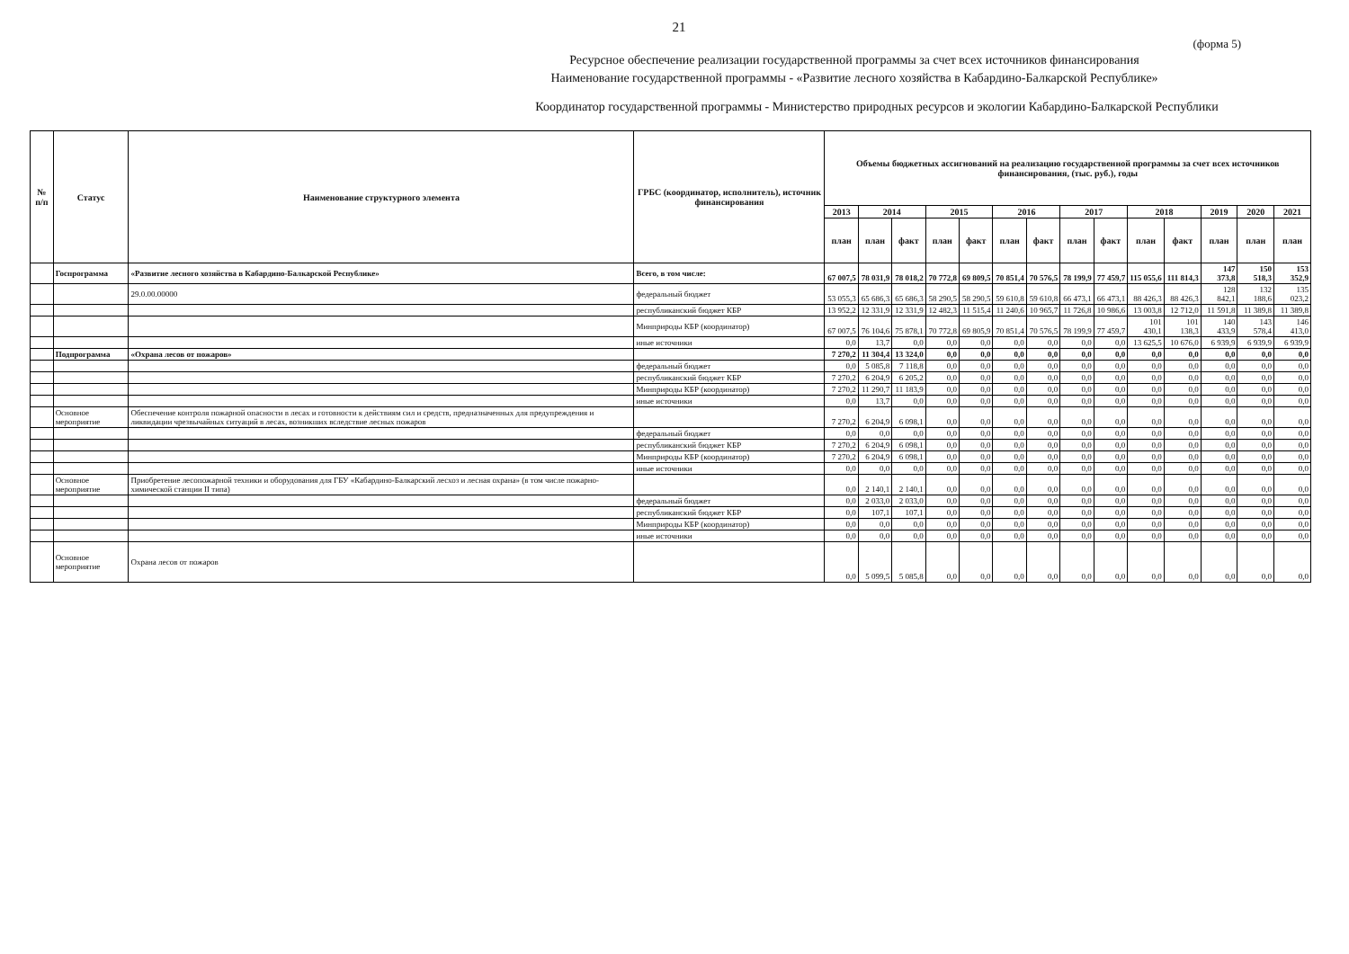21
(форма 5)
Ресурсное обеспечение реализации государственной программы за счет всех источников финансирования
Наименование государственной программы - «Развитие лесного хозяйства в Кабардино-Балкарской Республике»
Координатор государственной программы - Министерство природных ресурсов и экологии Кабардино-Балкарской Республики
| № п/п | Статус | Наименование структурного элемента | ГРБС (координатор, исполнитель), источник финансирования | Объемы бюджетных ассигнований на реализацию государственной программы за счет всех источников финансирования, (тыс. руб.), годы | | | | | | | | | | | | | |
| --- | --- | --- | --- | --- | --- | --- | --- | --- | --- | --- | --- | --- | --- | --- | --- | --- | --- |
| | | | | 2013 | 2014 | | 2015 | | 2016 | | 2017 | | 2018 | | 2019 | 2020 | 2021 |
| | | | | план | план | факт | план | факт | план | факт | план | факт | план | факт | план | план | план |
| | Госпрограмма | «Развитие лесного хозяйства в Кабардино-Балкарской Республике» | Всего, в том числе: | 67 007,5 | 78 031,9 | 78 018,2 | 70 772,8 | 69 809,5 | 70 851,4 | 70 576,5 | 78 199,9 | 77 459,7 | 115 055,6 | 111 814,3 | 147 373,8 | 150 518,3 | 153 352,9 |
| | | 29.0.00.00000 | федеральный бюджет | 53 055,3 | 65 686,3 | 65 686,3 | 58 290,5 | 58 290,5 | 59 610,8 | 59 610,8 | 66 473,1 | 66 473,1 | 88 426,3 | 88 426,3 | 128 842,1 | 132 188,6 | 135 023,2 |
| | | | республиканский бюджет КБР | 13 952,2 | 12 331,9 | 12 331,9 | 12 482,3 | 11 515,4 | 11 240,6 | 10 965,7 | 11 726,8 | 10 986,6 | 13 003,8 | 12 712,0 | 11 591,8 | 11 389,8 | 11 389,8 |
| | | | Минприроды КБР (координатор) | 67 007,5 | 76 104,6 | 75 878,1 | 70 772,8 | 69 805,9 | 70 851,4 | 70 576,5 | 78 199,9 | 77 459,7 | 101 430,1 | 101 138,3 | 140 433,9 | 143 578,4 | 146 413,0 |
| | | | иные источники | 0,0 | 13,7 | 0,0 | 0,0 | 0,0 | 0,0 | 0,0 | 0,0 | 0,0 | 13 625,5 | 10 676,0 | 6 939,9 | 6 939,9 | 6 939,9 |
| | Подпрограмма | «Охрана лесов от пожаров» | | 7 270,2 | 11 304,4 | 13 324,0 | 0,0 | 0,0 | 0,0 | 0,0 | 0,0 | 0,0 | 0,0 | 0,0 | 0,0 | 0,0 | 0,0 |
| | | | федеральный бюджет | 0,0 | 5 085,8 | 7 118,8 | 0,0 | 0,0 | 0,0 | 0,0 | 0,0 | 0,0 | 0,0 | 0,0 | 0,0 | 0,0 | 0,0 |
| | | | республиканский бюджет КБР | 7 270,2 | 6 204,9 | 6 205,2 | 0,0 | 0,0 | 0,0 | 0,0 | 0,0 | 0,0 | 0,0 | 0,0 | 0,0 | 0,0 | 0,0 |
| | | | Минприроды КБР (координатор) | 7 270,2 | 11 290,7 | 11 183,9 | 0,0 | 0,0 | 0,0 | 0,0 | 0,0 | 0,0 | 0,0 | 0,0 | 0,0 | 0,0 | 0,0 |
| | | | иные источники | 0,0 | 13,7 | 0,0 | 0,0 | 0,0 | 0,0 | 0,0 | 0,0 | 0,0 | 0,0 | 0,0 | 0,0 | 0,0 | 0,0 |
| | Основное мероприятие | Обеспечение контроля пожарной опасности в лесах и готовности к действиям сил и средств, предназначенных для предупреждения и ликвидации чрезвычайных ситуаций в лесах, возникших вследствие лесных пожаров | | 7 270,2 | 6 204,9 | 6 098,1 | 0,0 | 0,0 | 0,0 | 0,0 | 0,0 | 0,0 | 0,0 | 0,0 | 0,0 | 0,0 | 0,0 |
| | | | федеральный бюджет | 0,0 | 0,0 | 0,0 | 0,0 | 0,0 | 0,0 | 0,0 | 0,0 | 0,0 | 0,0 | 0,0 | 0,0 | 0,0 | 0,0 |
| | | | республиканский бюджет КБР | 7 270,2 | 6 204,9 | 6 098,1 | 0,0 | 0,0 | 0,0 | 0,0 | 0,0 | 0,0 | 0,0 | 0,0 | 0,0 | 0,0 | 0,0 |
| | | | Минприроды КБР (координатор) | 7 270,2 | 6 204,9 | 6 098,1 | 0,0 | 0,0 | 0,0 | 0,0 | 0,0 | 0,0 | 0,0 | 0,0 | 0,0 | 0,0 | 0,0 |
| | | | иные источники | 0,0 | 0,0 | 0,0 | 0,0 | 0,0 | 0,0 | 0,0 | 0,0 | 0,0 | 0,0 | 0,0 | 0,0 | 0,0 | 0,0 |
| | Основное мероприятие | Приобретение лесопожарной техники и оборудования для ГБУ «Кабардино-Балкарский лесхоз и лесная охрана» (в том числе пожарно-химической станции II типа) | | 0,0 | 2 140,1 | 2 140,1 | 0,0 | 0,0 | 0,0 | 0,0 | 0,0 | 0,0 | 0,0 | 0,0 | 0,0 | 0,0 | 0,0 |
| | | | федеральный бюджет | 0,0 | 2 033,0 | 2 033,0 | 0,0 | 0,0 | 0,0 | 0,0 | 0,0 | 0,0 | 0,0 | 0,0 | 0,0 | 0,0 | 0,0 |
| | | | республиканский бюджет КБР | 0,0 | 107,1 | 107,1 | 0,0 | 0,0 | 0,0 | 0,0 | 0,0 | 0,0 | 0,0 | 0,0 | 0,0 | 0,0 | 0,0 |
| | | | Минприроды КБР (координатор) | 0,0 | 0,0 | 0,0 | 0,0 | 0,0 | 0,0 | 0,0 | 0,0 | 0,0 | 0,0 | 0,0 | 0,0 | 0,0 | 0,0 |
| | | | иные источники | 0,0 | 0,0 | 0,0 | 0,0 | 0,0 | 0,0 | 0,0 | 0,0 | 0,0 | 0,0 | 0,0 | 0,0 | 0,0 | 0,0 |
| | Основное мероприятие | Охрана лесов от пожаров | | 0,0 | 5 099,5 | 5 085,8 | 0,0 | 0,0 | 0,0 | 0,0 | 0,0 | 0,0 | 0,0 | 0,0 | 0,0 | 0,0 | 0,0 |